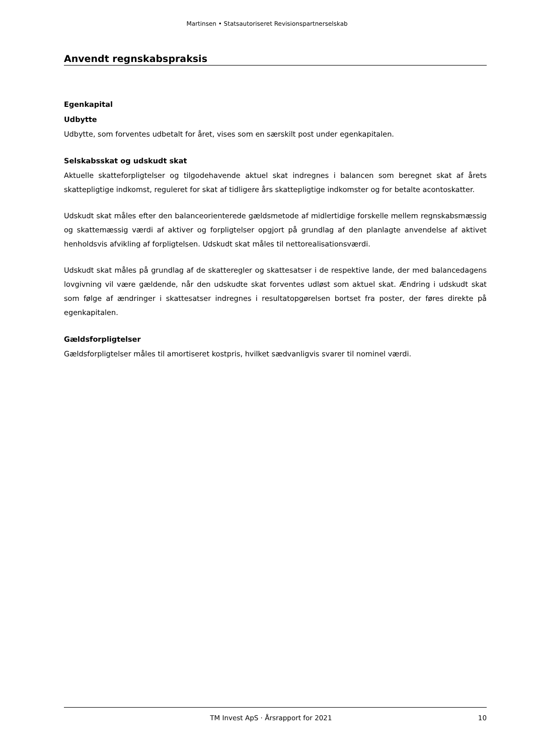Martinsen • Statsautoriseret Revisionspartnerselskab
Anvendt regnskabspraksis
Egenkapital
Udbytte
Udbytte, som forventes udbetalt for året, vises som en særskilt post under egenkapitalen.
Selskabsskat og udskudt skat
Aktuelle skatteforpligtelser og tilgodehavende aktuel skat indregnes i balancen som beregnet skat af årets skattepligtige indkomst, reguleret for skat af tidligere års skattepligtige indkomster og for betalte acontoskatter.
Udskudt skat måles efter den balanceorienterede gældsmetode af midlertidige forskelle mellem regnskabsmæssig og skattemæssig værdi af aktiver og forpligtelser opgjort på grundlag af den planlagte anvendelse af aktivet henholdsvis afvikling af forpligtelsen. Udskudt skat måles til nettorealisationsværdi.
Udskudt skat måles på grundlag af de skatteregler og skattesatser i de respektive lande, der med balancedagens lovgivning vil være gældende, når den udskudte skat forventes udløst som aktuel skat. Ændring i udskudt skat som følge af ændringer i skattesatser indregnes i resultatopgørelsen bortset fra poster, der føres direkte på egenkapitalen.
Gældsforpligtelser
Gældsforpligtelser måles til amortiseret kostpris, hvilket sædvanligvis svarer til nominel værdi.
TM Invest ApS · Årsrapport for 2021 10